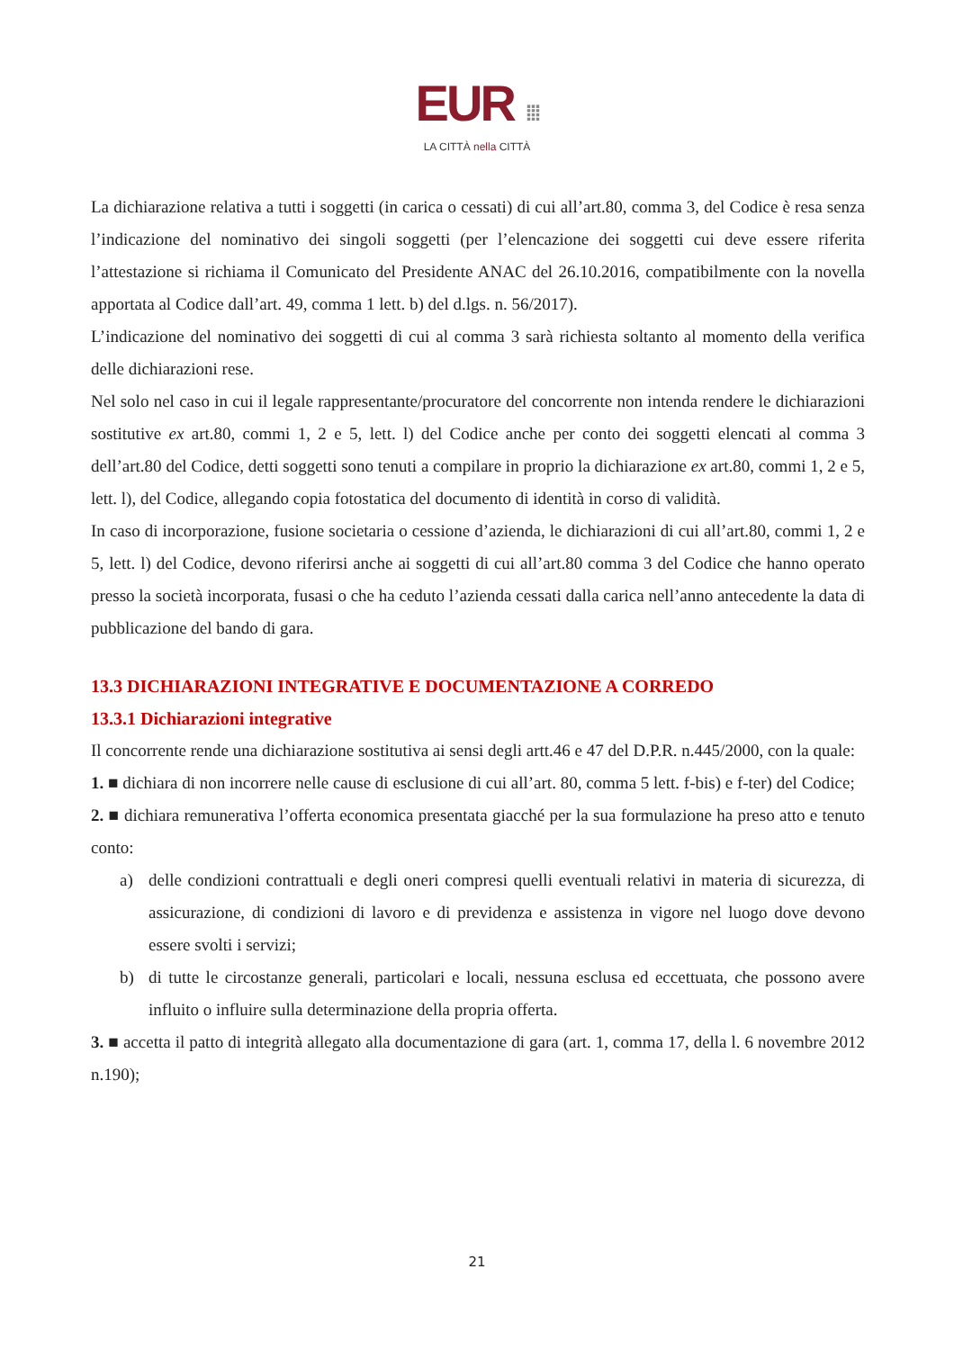EUR ⁞⁞⁞
LA CITTÀ nella CITTÀ
La dichiarazione relativa a tutti i soggetti (in carica o cessati) di cui all’art.80, comma 3, del Codice è resa senza l’indicazione del nominativo dei singoli soggetti (per l’elencazione dei soggetti cui deve essere riferita l’attestazione si richiama il Comunicato del Presidente ANAC del 26.10.2016, compatibilmente con la novella apportata al Codice dall’art. 49, comma 1 lett. b) del d.lgs. n. 56/2017).
L’indicazione del nominativo dei soggetti di cui al comma 3 sarà richiesta soltanto al momento della verifica delle dichiarazioni rese.
Nel solo nel caso in cui il legale rappresentante/procuratore del concorrente non intenda rendere le dichiarazioni sostitutive ex art.80, commi 1, 2 e 5, lett. l) del Codice anche per conto dei soggetti elencati al comma 3 dell’art.80 del Codice, detti soggetti sono tenuti a compilare in proprio la dichiarazione ex art.80, commi 1, 2 e 5, lett. l), del Codice, allegando copia fotostatica del documento di identità in corso di validità.
In caso di incorporazione, fusione societaria o cessione d’azienda, le dichiarazioni di cui all’art.80, commi 1, 2 e 5, lett. l) del Codice, devono riferirsi anche ai soggetti di cui all’art.80 comma 3 del Codice che hanno operato presso la società incorporata, fusasi o che ha ceduto l’azienda cessati dalla carica nell’anno antecedente la data di pubblicazione del bando di gara.
13.3 DICHIARAZIONI INTEGRATIVE E DOCUMENTAZIONE A CORREDO
13.3.1 Dichiarazioni integrative
Il concorrente rende una dichiarazione sostitutiva ai sensi degli artt.46 e 47 del D.P.R. n.445/2000, con la quale:
1. ■ dichiara di non incorrere nelle cause di esclusione di cui all’art. 80, comma 5 lett. f-bis) e f-ter) del Codice;
2. ■ dichiara remunerativa l’offerta economica presentata giacché per la sua formulazione ha preso atto e tenuto conto:
a) delle condizioni contrattuali e degli oneri compresi quelli eventuali relativi in materia di sicurezza, di assicurazione, di condizioni di lavoro e di previdenza e assistenza in vigore nel luogo dove devono essere svolti i servizi;
b) di tutte le circostanze generali, particolari e locali, nessuna esclusa ed eccettuata, che possono avere influito o influire sulla determinazione della propria offerta.
3. ■ accetta il patto di integrità allegato alla documentazione di gara (art. 1, comma 17, della l. 6 novembre 2012 n.190);
21